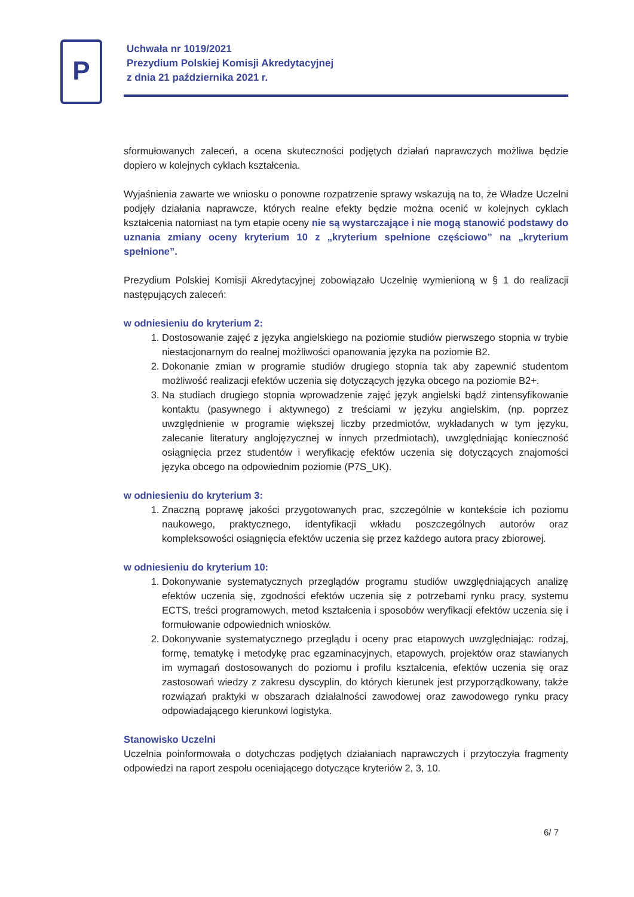P
Uchwała nr 1019/2021
Prezydium Polskiej Komisji Akredytacyjnej
z dnia 21 października 2021 r.
sformułowanych zaleceń, a ocena skuteczności podjętych działań naprawczych możliwa będzie dopiero w kolejnych cyklach kształcenia.
Wyjaśnienia zawarte we wniosku o ponowne rozpatrzenie sprawy wskazują na to, że Władze Uczelni podjęły działania naprawcze, których realne efekty będzie można ocenić w kolejnych cyklach kształcenia natomiast na tym etapie oceny nie są wystarczające i nie mogą stanowić podstawy do uznania zmiany oceny kryterium 10 z „kryterium spełnione częściowo” na „kryterium spełnione”.
Prezydium Polskiej Komisji Akredytacyjnej zobowiązało Uczelnię wymienioną w § 1 do realizacji następujących zaleceń:
w odniesieniu do kryterium 2:
1. Dostosowanie zajęć z języka angielskiego na poziomie studiów pierwszego stopnia w trybie niestacjonarnym do realnej możliwości opanowania języka na poziomie B2.
2. Dokonanie zmian w programie studiów drugiego stopnia tak aby zapewnić studentom możliwość realizacji efektów uczenia się dotyczących języka obcego na poziomie B2+.
3. Na studiach drugiego stopnia wprowadzenie zajęć język angielski bądź zintensyfikowanie kontaktu (pasywnego i aktywnego) z treściami w języku angielskim, (np. poprzez uwzględnienie w programie większej liczby przedmiotów, wykładanych w tym języku, zalecanie literatury anglojęzycznej w innych przedmiotach), uwzględniając konieczność osiągnięcia przez studentów i weryfikację efektów uczenia się dotyczących znajomości języka obcego na odpowiednim poziomie (P7S_UK).
w odniesieniu do kryterium 3:
1. Znaczną poprawę jakości przygotowanych prac, szczególnie w kontekście ich poziomu naukowego, praktycznego, identyfikacji wkładu poszczególnych autorów oraz kompleksowości osiągnięcia efektów uczenia się przez każdego autora pracy zbiorowej.
w odniesieniu do kryterium 10:
1. Dokonywanie systematycznych przeglądów programu studiów uwzględniających analizę efektów uczenia się, zgodności efektów uczenia się z potrzebami rynku pracy, systemu ECTS, treści programowych, metod kształcenia i sposobów weryfikacji efektów uczenia się i formułowanie odpowiednich wniosków.
2. Dokonywanie systematycznego przeglądu i oceny prac etapowych uwzględniając: rodzaj, formę, tematykę i metodykę prac egzaminacyjnych, etapowych, projektów oraz stawianych im wymagań dostosowanych do poziomu i profilu kształcenia, efektów uczenia się oraz zastosowań wiedzy z zakresu dyscyplin, do których kierunek jest przyporządkowany, także rozwiązań praktyki w obszarach działalności zawodowej oraz zawodowego rynku pracy odpowiadającego kierunkowi logistyka.
Stanowisko Uczelni
Uczelnia poinformowała o dotychczas podjętych działaniach naprawczych i przytoczyła fragmenty odpowiedzi na raport zespołu oceniającego dotyczące kryteriów 2, 3, 10.
6/ 7